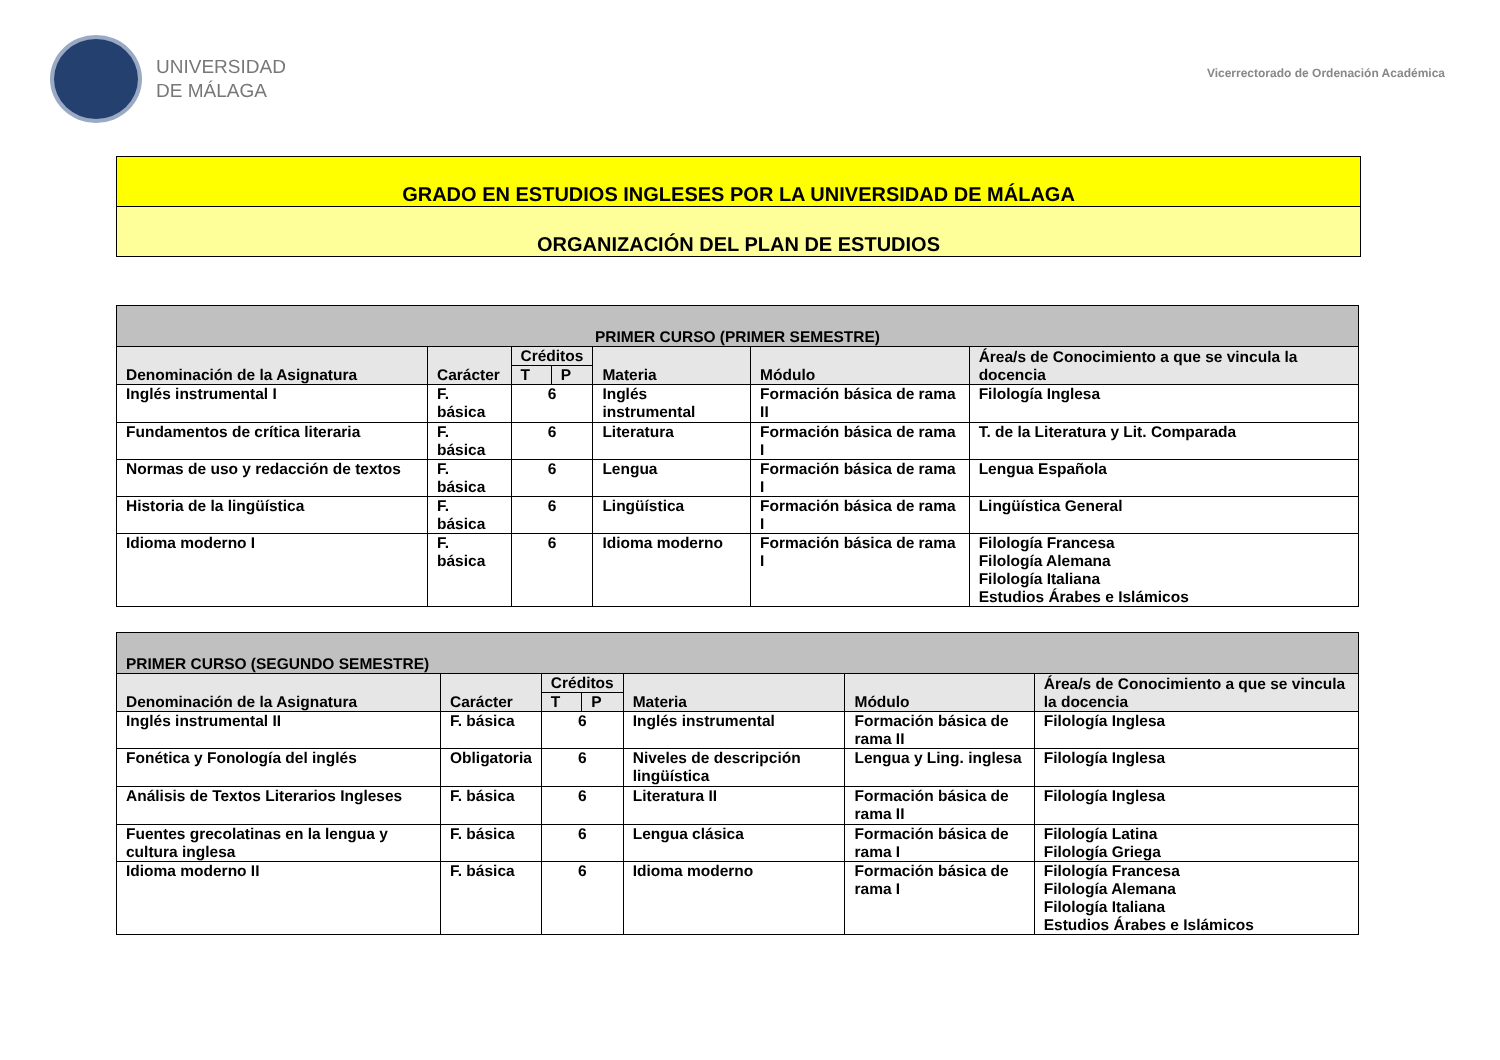UNIVERSIDAD
DE MÁLAGA
Vicerrectorado de Ordenación Académica
GRADO EN ESTUDIOS INGLESES POR LA UNIVERSIDAD DE MÁLAGA
ORGANIZACIÓN DEL PLAN DE ESTUDIOS
| PRIMER CURSO (PRIMER SEMESTRE) | | | | | | |
| --- | --- | --- | --- | --- | --- | --- |
| Denominación de la Asignatura | Carácter | Créditos | | Materia | Módulo | Área/s de Conocimiento a que se vincula la docencia |
| | | T | P | | | |
| Inglés instrumental I | F. básica | 6 | | Inglés instrumental | Formación básica de rama II | Filología Inglesa |
| Fundamentos de crítica literaria | F. básica | 6 | | Literatura | Formación básica de rama I | T. de la Literatura y Lit. Comparada |
| Normas de uso y redacción de textos | F. básica | 6 | | Lengua | Formación básica de rama I | Lengua Española |
| Historia de la lingüística | F. básica | 6 | | Lingüística | Formación básica de rama I | Lingüística General |
| Idioma moderno I | F. básica | 6 | | Idioma moderno | Formación básica de rama I | Filología Francesa Filología Alemana Filología Italiana Estudios Árabes e Islámicos |
| PRIMER CURSO (SEGUNDO SEMESTRE) | | | | | | |
| --- | --- | --- | --- | --- | --- | --- |
| Denominación de la Asignatura | Carácter | Créditos | | Materia | Módulo | Área/s de Conocimiento a que se vincula la docencia |
| | | T | P | | | |
| Inglés instrumental II | F. básica | 6 | | Inglés instrumental | Formación básica de rama II | Filología Inglesa |
| Fonética y Fonología del inglés | Obligatoria | 6 | | Niveles de descripción lingüística | Lengua y Ling. inglesa | Filología Inglesa |
| Análisis de Textos Literarios Ingleses | F. básica | 6 | | Literatura II | Formación básica de rama II | Filología Inglesa |
| Fuentes grecolatinas en la lengua y cultura inglesa | F. básica | 6 | | Lengua clásica | Formación básica de rama I | Filología Latina Filología Griega |
| Idioma moderno II | F. básica | 6 | | Idioma moderno | Formación básica de rama I | Filología Francesa Filología Alemana Filología Italiana Estudios Árabes e Islámicos |